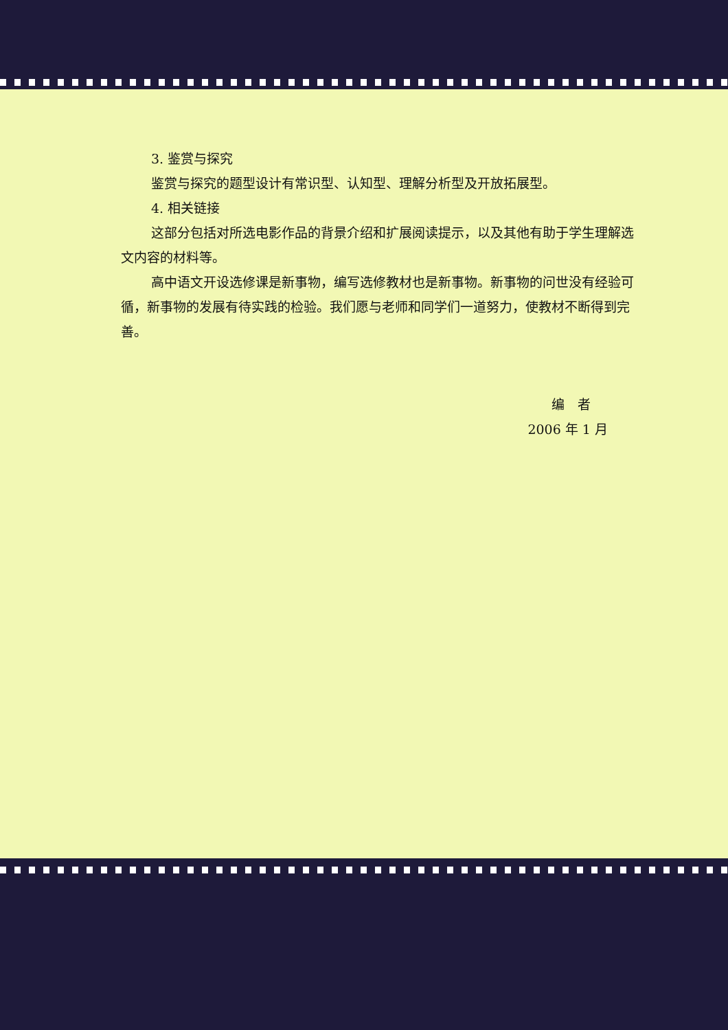3. 鉴赏与探究
鉴赏与探究的题型设计有常识型、认知型、理解分析型及开放拓展型。
4. 相关链接
这部分包括对所选电影作品的背景介绍和扩展阅读提示，以及其他有助于学生理解选文内容的材料等。
高中语文开设选修课是新事物，编写选修教材也是新事物。新事物的问世没有经验可循，新事物的发展有待实践的检验。我们愿与老师和同学们一道努力，使教材不断得到完善。
编　者
2006 年 1 月